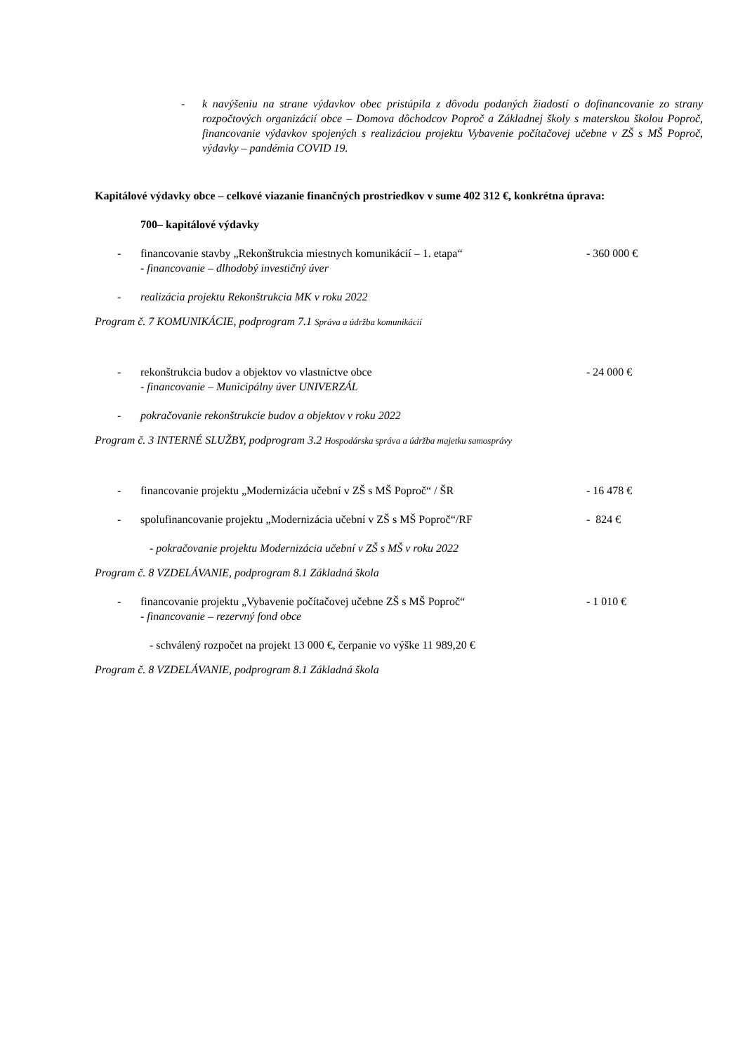- k navýšeniu na strane výdavkov obec pristúpila z dôvodu podaných žiadostí o dofinancovanie zo strany rozpočtových organizácií obce – Domova dôchodcov Poproč a Základnej školy s materskou školou Poproč, financovanie výdavkov spojených s realizáciou projektu Vybavenie počítačovej učebne v ZŠ s MŠ Poproč, výdavky – pandémia COVID 19.
Kapitálové výdavky obce – celkové viazanie finančných prostriedkov v sume 402 312 €, konkrétna úprava:
700– kapitálové výdavky
- financovanie stavby „Rekonštrukcia miestnych komunikácií – 1. etapa“
- financovanie – dlhodobý investičný úver - 360 000 €
- realizácia projektu Rekonštrukcia MK v roku 2022
Program č. 7 KOMUNIKÁCIE, podprogram 7.1 Správa a údržba komunikácií
- rekonštrukcia budov a objektov vo vlastníctve obce
- financovanie – Municipálny úver UNIVERZÁL - 24 000 €
- pokračovanie rekonštrukcie budov a objektov v roku 2022
Program č. 3 INTERNÉ SLUŽBY, podprogram 3.2 Hospodárska správa a údržba majetku samosprávy
- financovanie projektu „Modernizácia učební v ZŠ s MŠ Poproč“ / ŠR - 16 478 €
- spolufinancovanie projektu „Modernizácia učební v ZŠ s MŠ Poproč“/RF - 824 €
- pokračovanie projektu Modernizácia učební v ZŠ s MŠ v roku 2022
Program č. 8 VZDELÁVANIE, podprogram 8.1 Základná škola
- financovanie projektu „Vybavenie počítačovej učebne ZŠ s MŠ Poproč“
- financovanie – rezervný fond obce - 1 010 €
- schválený rozpočet na projekt 13 000 €, čerpanie vo výške 11 989,20 €
Program č. 8 VZDELÁVANIE, podprogram 8.1 Základná škola